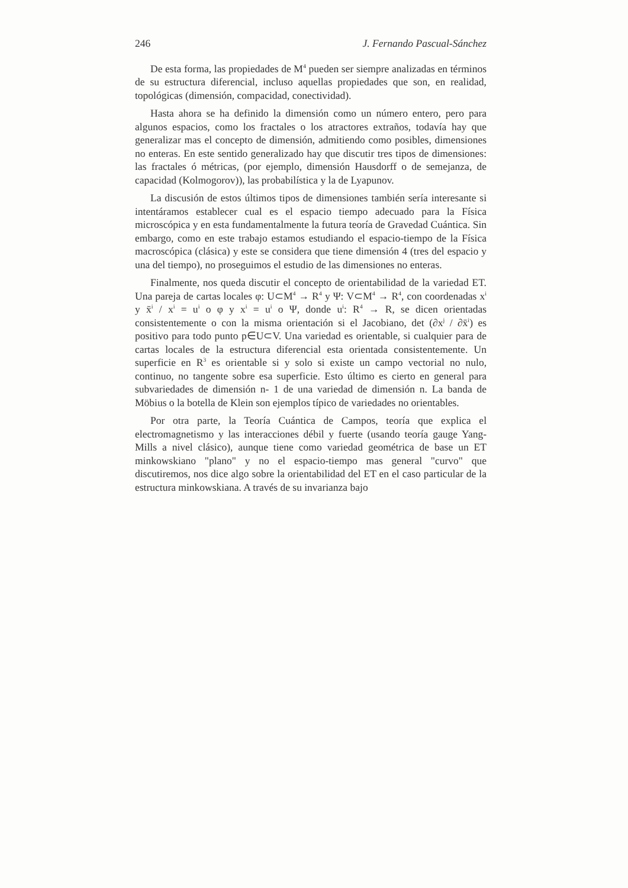246 J. Fernando Pascual-Sánchez
De esta forma, las propiedades de M<sup>4</sup> pueden ser siempre analizadas en términos de su estructura diferencial, incluso aquellas propiedades que son, en realidad, topológicas (dimensión, compacidad, conectividad).
Hasta ahora se ha definido la dimensión como un número entero, pero para algunos espacios, como los fractales o los atractores extraños, todavía hay que generalizar mas el concepto de dimensión, admitiendo como posibles, dimensiones no enteras. En este sentido generalizado hay que discutir tres tipos de dimensiones: las fractales ó métricas, (por ejemplo, dimensión Hausdorff o de semejanza, de capacidad (Kolmogorov)), las probabilística y la de Lyapunov.
La discusión de estos últimos tipos de dimensiones también sería interesante si intentáramos establecer cual es el espacio tiempo adecuado para la Física microscópica y en esta fundamentalmente la futura teoría de Gravedad Cuántica. Sin embargo, como en este trabajo estamos estudiando el espacio-tiempo de la Física macroscópica (clásica) y este se considera que tiene dimensión 4 (tres del espacio y una del tiempo), no proseguimos el estudio de las dimensiones no enteras.
Finalmente, nos queda discutir el concepto de orientabilidad de la variedad ET. Una pareja de cartas locales φ: U⊂M<sup>4</sup> → R<sup>4</sup> y Ψ: V⊂M<sup>4</sup> → R<sup>4</sup>, con coordenadas x<sup>i</sup> y x̄<sup>i</sup> / x<sup>i</sup> = u<sup>i</sup> o φ y x<sup>i</sup> = u<sup>i</sup> o Ψ, donde u<sup>i</sup>: R<sup>4</sup> → R, se dicen orientadas consistentemente o con la misma orientación si el Jacobiano, det (∂x<sup>j</sup> / ∂x̄<sup>i</sup>) es positivo para todo punto p∈U⊂V. Una variedad es orientable, si cualquier para de cartas locales de la estructura diferencial esta orientada consistentemente. Un superficie en R<sup>3</sup> es orientable si y solo si existe un campo vectorial no nulo, continuo, no tangente sobre esa superficie. Esto último es cierto en general para subvariedades de dimensión n- 1 de una variedad de dimensión n. La banda de Möbius o la botella de Klein son ejemplos típico de variedades no orientables.
Por otra parte, la Teoría Cuántica de Campos, teoría que explica el electromagnetismo y las interacciones débil y fuerte (usando teoría gauge Yang-Mills a nivel clásico), aunque tiene como variedad geométrica de base un ET minkowskiano "plano" y no el espacio-tiempo mas general "curvo" que discutiremos, nos dice algo sobre la orientabilidad del ET en el caso particular de la estructura minkowskiana. A través de su invarianza bajo